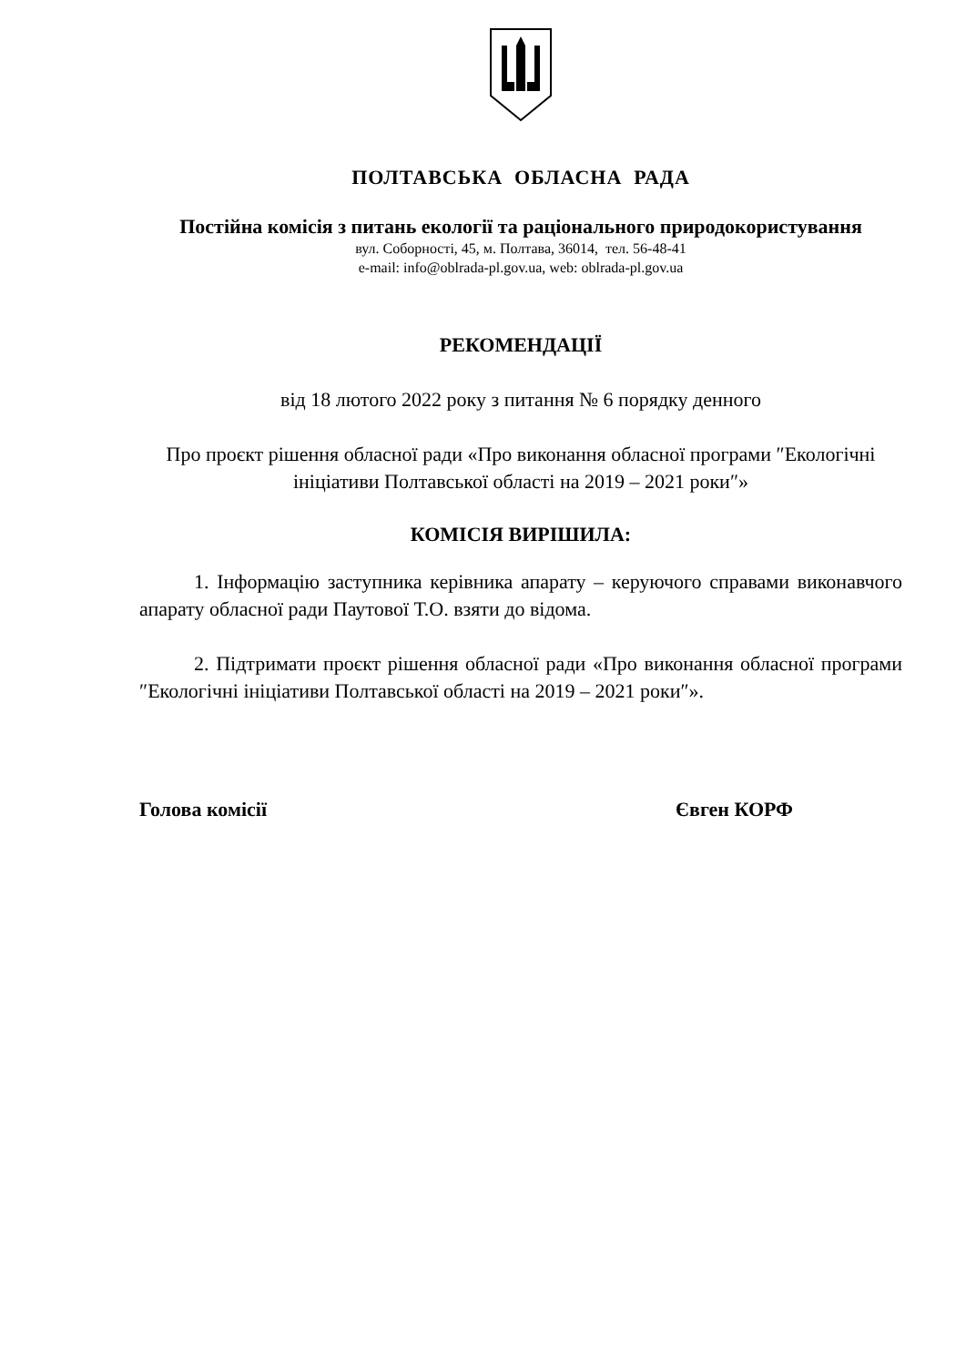ПОЛТАВСЬКА ОБЛАСНА РАДА
Постійна комісія з питань екології та раціонального природокористування
вул. Соборності, 45, м. Полтава, 36014, тел. 56-48-41
e-mail: info@oblrada-pl.gov.ua, web: oblrada-pl.gov.ua
РЕКОМЕНДАЦІЇ
від 18 лютого 2022 року з питання № 6 порядку денного
Про проєкт рішення обласної ради «Про виконання обласної програми ″Екологічні ініціативи Полтавської області на 2019 – 2021 роки″»
КОМІСІЯ ВИРІШИЛА:
1. Інформацію заступника керівника апарату – керуючого справами виконавчого апарату обласної ради Паутової Т.О. взяти до відома.
2. Підтримати проєкт рішення обласної ради «Про виконання обласної програми ″Екологічні ініціативи Полтавської області на 2019 – 2021 роки″».
Голова комісії Євген КОРФ